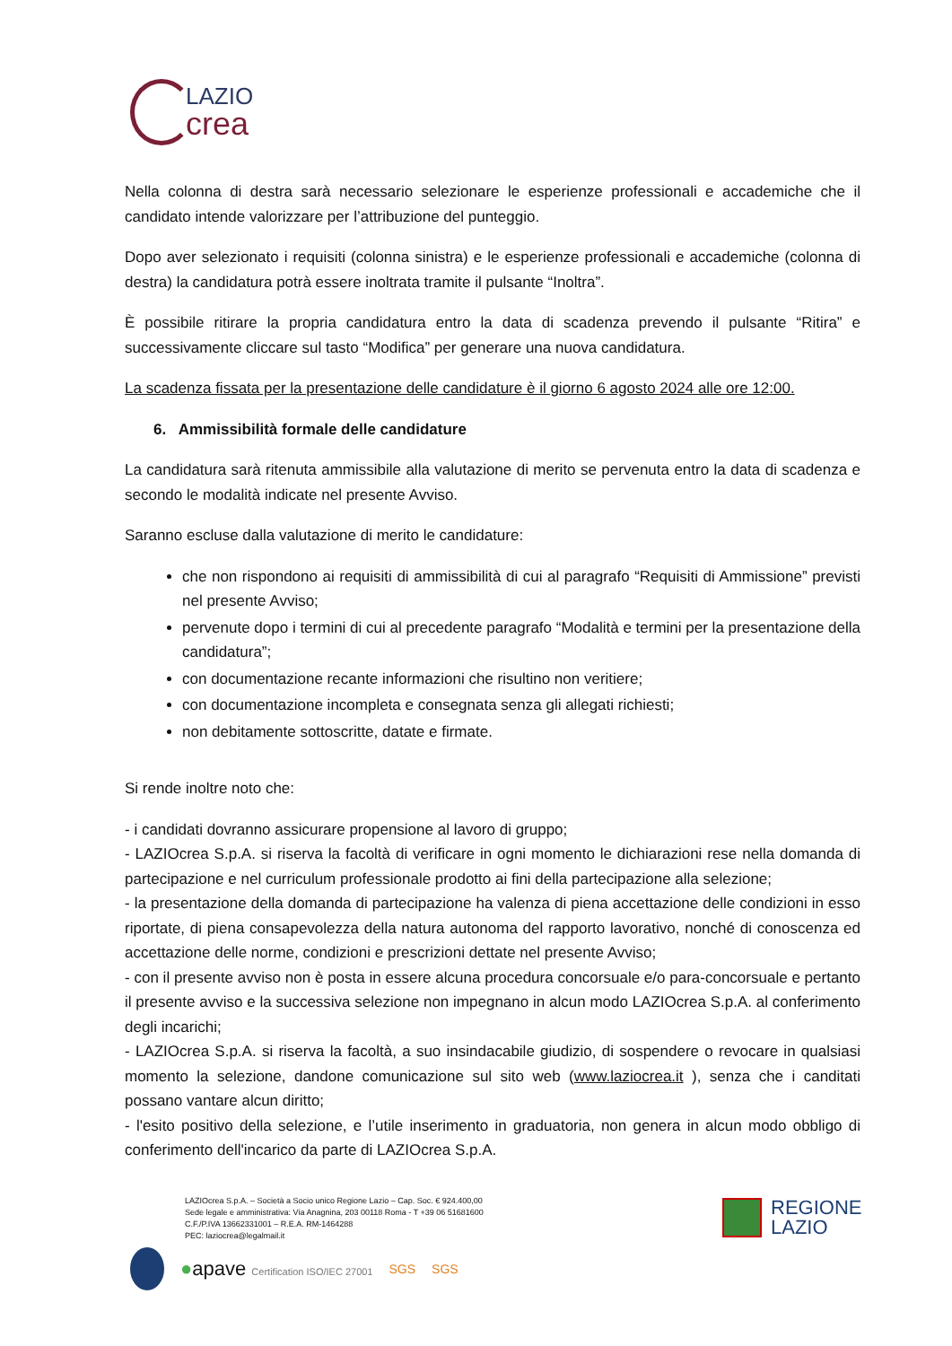LAZIO
crea
Nella colonna di destra sarà necessario selezionare le esperienze professionali e accademiche che il candidato intende valorizzare per l’attribuzione del punteggio.
Dopo aver selezionato i requisiti (colonna sinistra) e le esperienze professionali e accademiche (colonna di destra) la candidatura potrà essere inoltrata tramite il pulsante “Inoltra”.
È possibile ritirare la propria candidatura entro la data di scadenza prevendo il pulsante “Ritira” e successivamente cliccare sul tasto “Modifica” per generare una nuova candidatura.
La scadenza fissata per la presentazione delle candidature è il giorno 6 agosto 2024 alle ore 12:00.
6. Ammissibilità formale delle candidature
La candidatura sarà ritenuta ammissibile alla valutazione di merito se pervenuta entro la data di scadenza e secondo le modalità indicate nel presente Avviso.
Saranno escluse dalla valutazione di merito le candidature:
che non rispondono ai requisiti di ammissibilità di cui al paragrafo “Requisiti di Ammissione” previsti nel presente Avviso;
pervenute dopo i termini di cui al precedente paragrafo “Modalità e termini per la presentazione della candidatura”;
con documentazione recante informazioni che risultino non veritiere;
con documentazione incompleta e consegnata senza gli allegati richiesti;
non debitamente sottoscritte, datate e firmate.
Si rende inoltre noto che:
- i candidati dovranno assicurare propensione al lavoro di gruppo;
- LAZIOcrea S.p.A. si riserva la facoltà di verificare in ogni momento le dichiarazioni rese nella domanda di partecipazione e nel curriculum professionale prodotto ai fini della partecipazione alla selezione;
- la presentazione della domanda di partecipazione ha valenza di piena accettazione delle condizioni in esso riportate, di piena consapevolezza della natura autonoma del rapporto lavorativo, nonché di conoscenza ed accettazione delle norme, condizioni e prescrizioni dettate nel presente Avviso;
- con il presente avviso non è posta in essere alcuna procedura concorsuale e/o para-concorsuale e pertanto il presente avviso e la successiva selezione non impegnano in alcun modo LAZIOcrea S.p.A. al conferimento degli incarichi;
- LAZIOcrea S.p.A. si riserva la facoltà, a suo insindacabile giudizio, di sospendere o revocare in qualsiasi momento la selezione, dandone comunicazione sul sito web (www.laziocrea.it ), senza che i canditati possano vantare alcun diritto;
- l'esito positivo della selezione, e l’utile inserimento in graduatoria, non genera in alcun modo obbligo di conferimento dell'incarico da parte di LAZIOcrea S.p.A.
LAZIOcrea S.p.A. – Società a Socio unico Regione Lazio – Cap. Soc. € 924.400,00
Sede legale e amministrativa: Via Anagnina, 203 00118 Roma - T +39 06 51681600
C.F./P.IVA 13662331001 – R.E.A. RM-1464288
PEC: laziocrea@legalmail.it
●apave Certification ISO/IEC 27001 SGS SGS
REGIONE
LAZIO